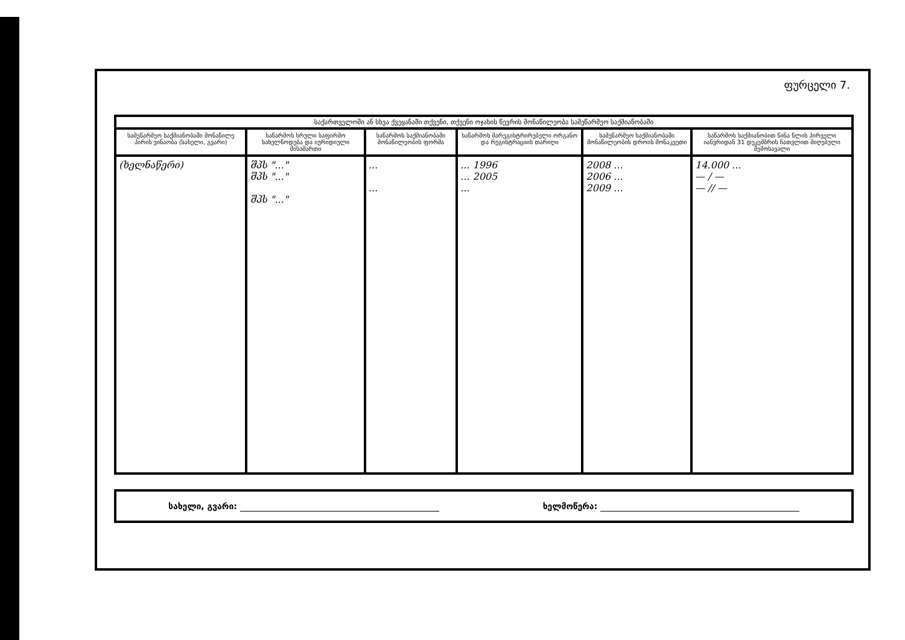ფურცელი 7.
| საქართველოში ან სხვა ქვეყანაში თქვენი, თქვენი ოჯახის წევრის მონაწილეობა სამეწარმეო საქმიანობაში | | | | | |
| --- | --- | --- | --- | --- | --- |
| სამეწარმეო საქმიანობაში მონაწილე პირის ვინაობა (სახელი, გვარი) | საწარმოს სრული საფირმო სახელწოდება და იურიდიული მისამართი | საწარმოს საქმიანობაში მონაწილეობის ფორმა | საწარმოს მარეგისტრირებელი ორგანო და რეგისტრაციის თარიღი | სამეწარმეო საქმიანობაში მონაწილეობის დროის მონაკვეთი | საწარმოს საქმიანობით წინა წლის პირველი იანვრიდან 31 დეკემბრის ჩათვლით მიღებული შემოსავალი |
| (ხელნაწერი) | შპს "..." შპს "..." შპს "..." | ... ... | ... 1996 ... 2005 ... | 2008 ... 2006 ... 2009 ... | 14.000 ... — / — — // — |
სახელი, გვარი: ხელმოწერა: